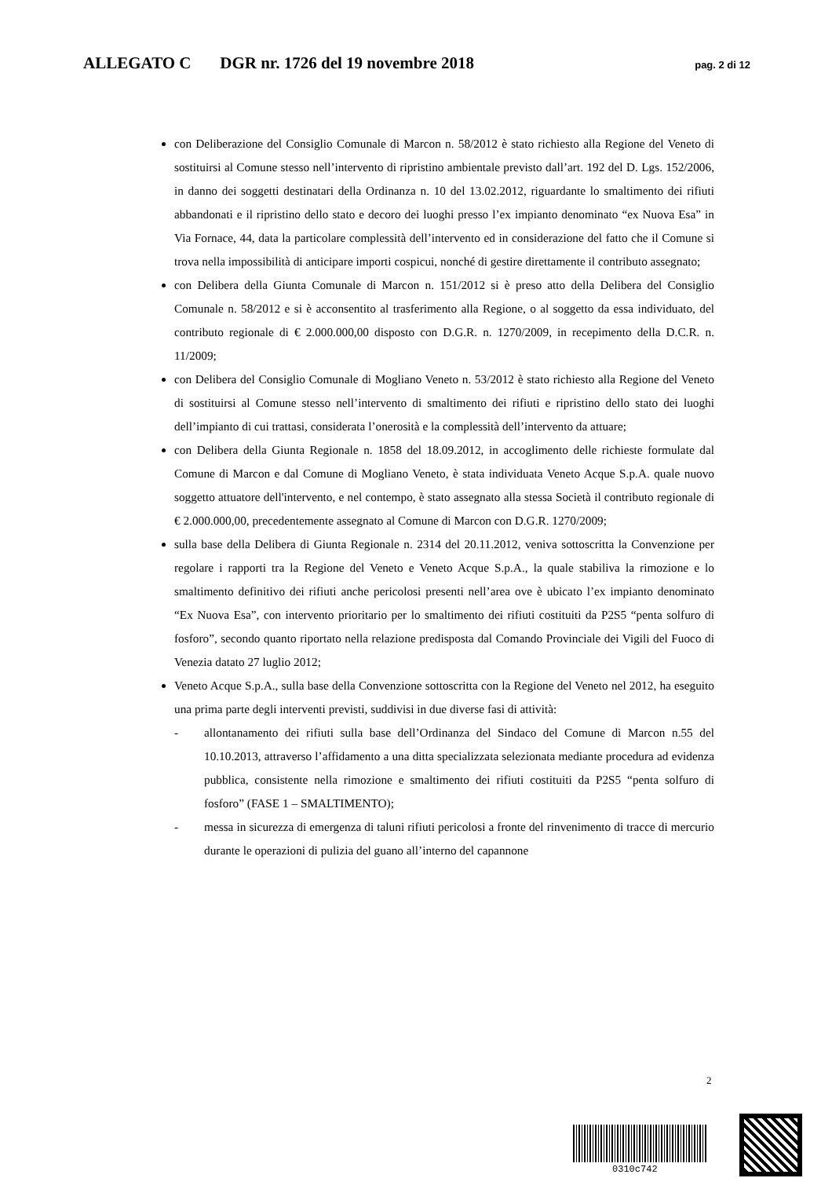ALLEGATO C DGR nr. 1726 del 19 novembre 2018 pag. 2 di 12
con Deliberazione del Consiglio Comunale di Marcon n. 58/2012 è stato richiesto alla Regione del Veneto di sostituirsi al Comune stesso nell’intervento di ripristino ambientale previsto dall’art. 192 del D. Lgs. 152/2006, in danno dei soggetti destinatari della Ordinanza n. 10 del 13.02.2012, riguardante lo smaltimento dei rifiuti abbandonati e il ripristino dello stato e decoro dei luoghi presso l’ex impianto denominato “ex Nuova Esa” in Via Fornace, 44, data la particolare complessità dell’intervento ed in considerazione del fatto che il Comune si trova nella impossibilità di anticipare importi cospicui, nonché di gestire direttamente il contributo assegnato;
con Delibera della Giunta Comunale di Marcon n. 151/2012 si è preso atto della Delibera del Consiglio Comunale n. 58/2012 e si è acconsentito al trasferimento alla Regione, o al soggetto da essa individuato, del contributo regionale di € 2.000.000,00 disposto con D.G.R. n. 1270/2009, in recepimento della D.C.R. n. 11/2009;
con Delibera del Consiglio Comunale di Mogliano Veneto n. 53/2012 è stato richiesto alla Regione del Veneto di sostituirsi al Comune stesso nell’intervento di smaltimento dei rifiuti e ripristino dello stato dei luoghi dell’impianto di cui trattasi, considerata l’onerosità e la complessità dell’intervento da attuare;
con Delibera della Giunta Regionale n. 1858 del 18.09.2012, in accoglimento delle richieste formulate dal Comune di Marcon e dal Comune di Mogliano Veneto, è stata individuata Veneto Acque S.p.A. quale nuovo soggetto attuatore dell'intervento, e nel contempo, è stato assegnato alla stessa Società il contributo regionale di € 2.000.000,00, precedentemente assegnato al Comune di Marcon con D.G.R. 1270/2009;
sulla base della Delibera di Giunta Regionale n. 2314 del 20.11.2012, veniva sottoscritta la Convenzione per regolare i rapporti tra la Regione del Veneto e Veneto Acque S.p.A., la quale stabiliva la rimozione e lo smaltimento definitivo dei rifiuti anche pericolosi presenti nell’area ove è ubicato l’ex impianto denominato “Ex Nuova Esa”, con intervento prioritario per lo smaltimento dei rifiuti costituiti da P2S5 “penta solfuro di fosforo”, secondo quanto riportato nella relazione predisposta dal Comando Provinciale dei Vigili del Fuoco di Venezia datato 27 luglio 2012;
Veneto Acque S.p.A., sulla base della Convenzione sottoscritta con la Regione del Veneto nel 2012, ha eseguito una prima parte degli interventi previsti, suddivisi in due diverse fasi di attività:
- allontanamento dei rifiuti sulla base dell’Ordinanza del Sindaco del Comune di Marcon n.55 del 10.10.2013, attraverso l’affidamento a una ditta specializzata selezionata mediante procedura ad evidenza pubblica, consistente nella rimozione e smaltimento dei rifiuti costituiti da P2S5 “penta solfuro di fosforo” (FASE 1 – SMALTIMENTO);
- messa in sicurezza di emergenza di taluni rifiuti pericolosi a fronte del rinvenimento di tracce di mercurio durante le operazioni di pulizia del guano all’interno del capannone
2
0310c742